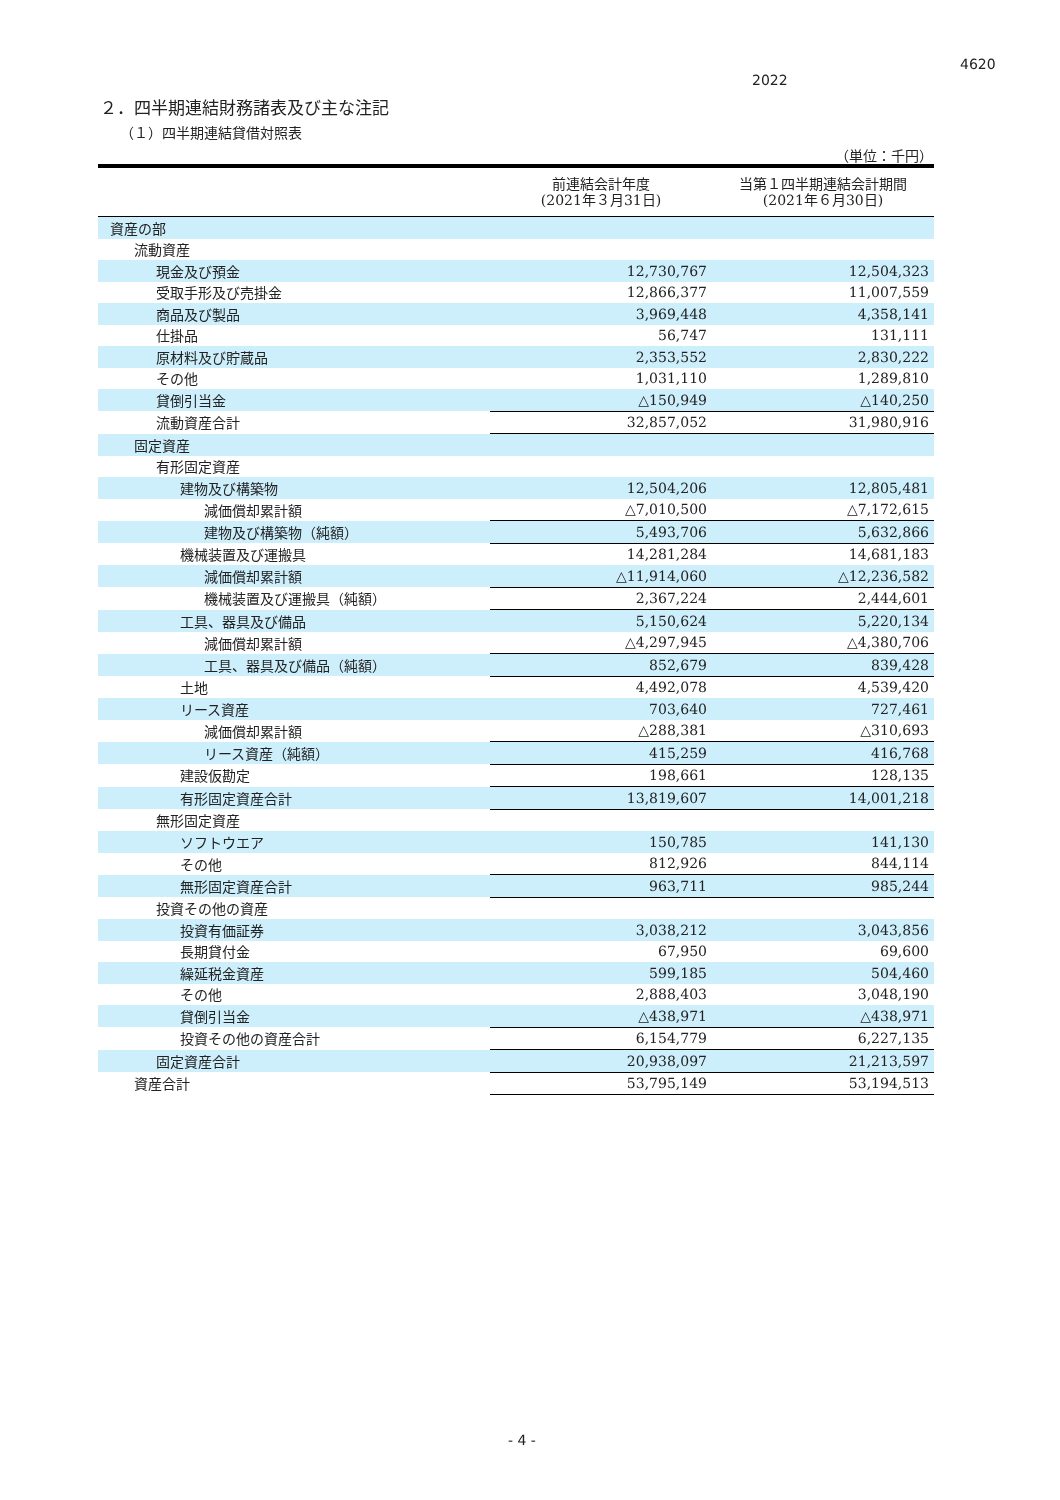4620
2022
２．四半期連結財務諸表及び主な注記
（１）四半期連結貸借対照表
（単位：千円）
| | 前連結会計年度 (2021年３月31日) | 当第１四半期連結会計期間 (2021年６月30日) |
| --- | --- | --- |
| 資産の部 | | |
| 流動資産 | | |
| 現金及び預金 | 12,730,767 | 12,504,323 |
| 受取手形及び売掛金 | 12,866,377 | 11,007,559 |
| 商品及び製品 | 3,969,448 | 4,358,141 |
| 仕掛品 | 56,747 | 131,111 |
| 原材料及び貯蔵品 | 2,353,552 | 2,830,222 |
| その他 | 1,031,110 | 1,289,810 |
| 貸倒引当金 | △150,949 | △140,250 |
| 流動資産合計 | 32,857,052 | 31,980,916 |
| 固定資産 | | |
| 有形固定資産 | | |
| 建物及び構築物 | 12,504,206 | 12,805,481 |
| 減価償却累計額 | △7,010,500 | △7,172,615 |
| 建物及び構築物（純額） | 5,493,706 | 5,632,866 |
| 機械装置及び運搬具 | 14,281,284 | 14,681,183 |
| 減価償却累計額 | △11,914,060 | △12,236,582 |
| 機械装置及び運搬具（純額） | 2,367,224 | 2,444,601 |
| 工具、器具及び備品 | 5,150,624 | 5,220,134 |
| 減価償却累計額 | △4,297,945 | △4,380,706 |
| 工具、器具及び備品（純額） | 852,679 | 839,428 |
| 土地 | 4,492,078 | 4,539,420 |
| リース資産 | 703,640 | 727,461 |
| 減価償却累計額 | △288,381 | △310,693 |
| リース資産（純額） | 415,259 | 416,768 |
| 建設仮勘定 | 198,661 | 128,135 |
| 有形固定資産合計 | 13,819,607 | 14,001,218 |
| 無形固定資産 | | |
| ソフトウエア | 150,785 | 141,130 |
| その他 | 812,926 | 844,114 |
| 無形固定資産合計 | 963,711 | 985,244 |
| 投資その他の資産 | | |
| 投資有価証券 | 3,038,212 | 3,043,856 |
| 長期貸付金 | 67,950 | 69,600 |
| 繰延税金資産 | 599,185 | 504,460 |
| その他 | 2,888,403 | 3,048,190 |
| 貸倒引当金 | △438,971 | △438,971 |
| 投資その他の資産合計 | 6,154,779 | 6,227,135 |
| 固定資産合計 | 20,938,097 | 21,213,597 |
| 資産合計 | 53,795,149 | 53,194,513 |
- 4 -